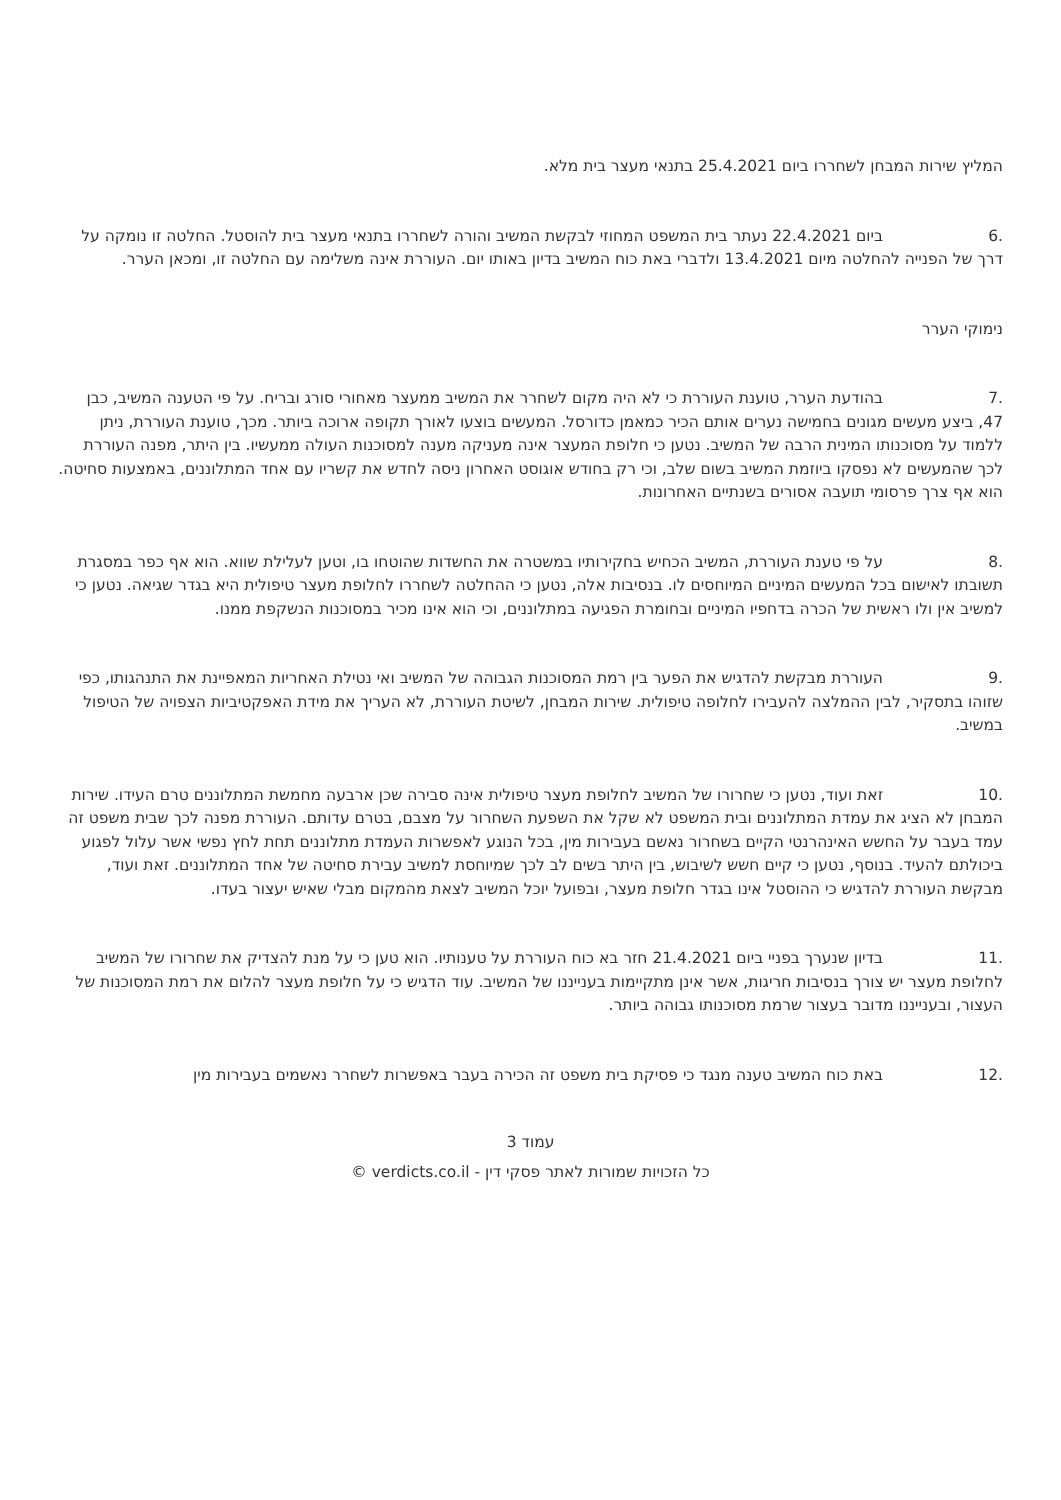המליץ שירות המבחן לשחררו ביום 25.4.2021 בתנאי מעצר בית מלא.
.6 ביום 22.4.2021 נעתר בית המשפט המחוזי לבקשת המשיב והורה לשחררו בתנאי מעצר בית להוסטל. החלטה זו נומקה על דרך של הפנייה להחלטה מיום 13.4.2021 ולדברי באת כוח המשיב בדיון באותו יום. העוררת אינה משלימה עם החלטה זו, ומכאן הערר.
נימוקי הערר
.7 בהודעת הערר, טוענת העוררת כי לא היה מקום לשחרר את המשיב ממעצר מאחורי סורג ובריח. על פי הטענה המשיב, כבן 47, ביצע מעשים מגונים בחמישה נערים אותם הכיר כמאמן כדורסל. המעשים בוצעו לאורך תקופה ארוכה ביותר. מכך, טוענת העוררת, ניתן ללמוד על מסוכנותו המינית הרבה של המשיב. נטען כי חלופת המעצר אינה מעניקה מענה למסוכנות העולה ממעשיו. בין היתר, מפנה העוררת לכך שהמעשים לא נפסקו ביוזמת המשיב בשום שלב, וכי רק בחודש אוגוסט האחרון ניסה לחדש את קשריו עם אחד המתלוננים, באמצעות סחיטה. הוא אף צרך פרסומי תועבה אסורים בשנתיים האחרונות.
.8 על פי טענת העוררת, המשיב הכחיש בחקירותיו במשטרה את החשדות שהוטחו בו, וטען לעלילת שווא. הוא אף כפר במסגרת תשובתו לאישום בכל המעשים המיניים המיוחסים לו. בנסיבות אלה, נטען כי ההחלטה לשחררו לחלופת מעצר טיפולית היא בגדר שגיאה. נטען כי למשיב אין ולו ראשית של הכרה בדחפיו המיניים ובחומרת הפגיעה במתלוננים, וכי הוא אינו מכיר במסוכנות הנשקפת ממנו.
.9 העוררת מבקשת להדגיש את הפער בין רמת המסוכנות הגבוהה של המשיב ואי נטילת האחריות המאפיינת את התנהגותו, כפי שזוהו בתסקיר, לבין ההמלצה להעבירו לחלופה טיפולית. שירות המבחן, לשיטת העוררת, לא העריך את מידת האפקטיביות הצפויה של הטיפול במשיב.
.10 זאת ועוד, נטען כי שחרורו של המשיב לחלופת מעצר טיפולית אינה סבירה שכן ארבעה מחמשת המתלוננים טרם העידו. שירות המבחן לא הציג את עמדת המתלוננים ובית המשפט לא שקל את השפעת השחרור על מצבם, בטרם עדותם. העוררת מפנה לכך שבית משפט זה עמד בעבר על החשש האינהרנטי הקיים בשחרור נאשם בעבירות מין, בכל הנוגע לאפשרות העמדת מתלוננים תחת לחץ נפשי אשר עלול לפגוע ביכולתם להעיד. בנוסף, נטען כי קיים חשש לשיבוש, בין היתר בשים לב לכך שמיוחסת למשיב עבירת סחיטה של אחד המתלוננים. זאת ועוד, מבקשת העוררת להדגיש כי ההוסטל אינו בגדר חלופת מעצר, ובפועל יוכל המשיב לצאת מהמקום מבלי שאיש יעצור בעדו.
.11 בדיון שנערך בפניי ביום 21.4.2021 חזר בא כוח העוררת על טענותיו. הוא טען כי על מנת להצדיק את שחרורו של המשיב לחלופת מעצר יש צורך בנסיבות חריגות, אשר אינן מתקיימות בענייננו של המשיב. עוד הדגיש כי על חלופת מעצר להלום את רמת המסוכנות של העצור, ובענייננו מדובר בעצור שרמת מסוכנותו גבוהה ביותר.
.12 באת כוח המשיב טענה מנגד כי פסיקת בית משפט זה הכירה בעבר באפשרות לשחרר נאשמים בעבירות מין
עמוד 3
כל הזכויות שמורות לאתר פסקי דין - verdicts.co.il ©